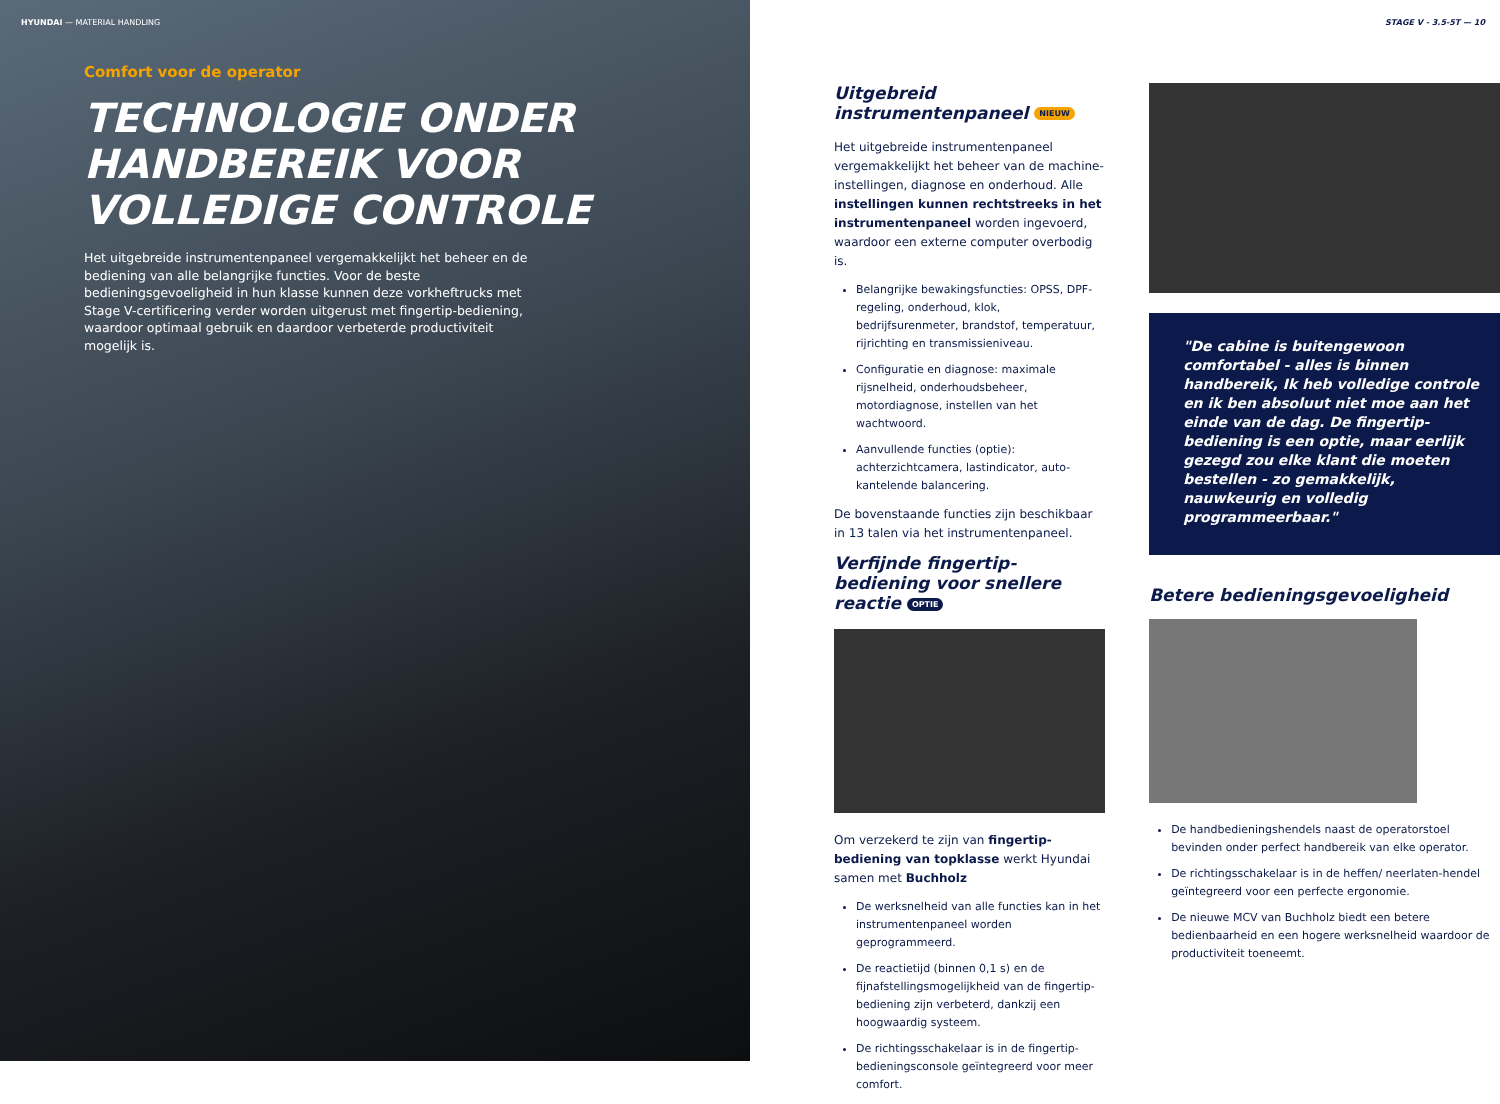HYUNDAI — MATERIAL HANDLING
Comfort voor de operator
TECHNOLOGIE ONDER HANDBEREIK VOOR VOLLEDIGE CONTROLE
Het uitgebreide instrumentenpaneel vergemakkelijkt het beheer en de bediening van alle belangrijke functies. Voor de beste bedieningsgevoeligheid in hun klasse kunnen deze vorkheftrucks met Stage V-certificering verder worden uitgerust met fingertip-bediening, waardoor optimaal gebruik en daardoor verbeterde productiviteit mogelijk is.
STAGE V - 3.5-5T — 10
Uitgebreid instrumentenpaneel NIEUW
Het uitgebreide instrumentenpaneel vergemakkelijkt het beheer van de machine-instellingen, diagnose en onderhoud. Alle instellingen kunnen rechtstreeks in het instrumentenpaneel worden ingevoerd, waardoor een externe computer overbodig is.
Belangrijke bewakingsfuncties: OPSS, DPF-regeling, onderhoud, klok, bedrijfsurenmeter, brandstof, temperatuur, rijrichting en transmissieniveau.
Configuratie en diagnose: maximale rijsnelheid, onderhoudsbeheer, motordiagnose, instellen van het wachtwoord.
Aanvullende functies (optie): achterzichtcamera, lastindicator, auto-kantelende balancering.
De bovenstaande functies zijn beschikbaar in 13 talen via het instrumentenpaneel.
Verfijnde fingertip-bediening voor snellere reactie OPTIE
Om verzekerd te zijn van fingertip-bediening van topklasse werkt Hyundai samen met Buchholz
De werksnelheid van alle functies kan in het instrumentenpaneel worden geprogrammeerd.
De reactietijd (binnen 0,1 s) en de fijnafstellingsmogelijkheid van de fingertip-bediening zijn verbeterd, dankzij een hoogwaardig systeem.
De richtingsschakelaar is in de fingertip-bedieningsconsole geïntegreerd voor meer comfort.
"De cabine is buitengewoon comfortabel - alles is binnen handbereik, Ik heb volledige controle en ik ben absoluut niet moe aan het einde van de dag. De fingertip-bediening is een optie, maar eerlijk gezegd zou elke klant die moeten bestellen - zo gemakkelijk, nauwkeurig en volledig programmeerbaar."
Betere bedieningsgevoeligheid
De handbedieningshendels naast de operatorstoel bevinden onder perfect handbereik van elke operator.
De richtingsschakelaar is in de heffen/ neerlaten-hendel geïntegreerd voor een perfecte ergonomie.
De nieuwe MCV van Buchholz biedt een betere bedienbaarheid en een hogere werksnelheid waardoor de productiviteit toeneemt.